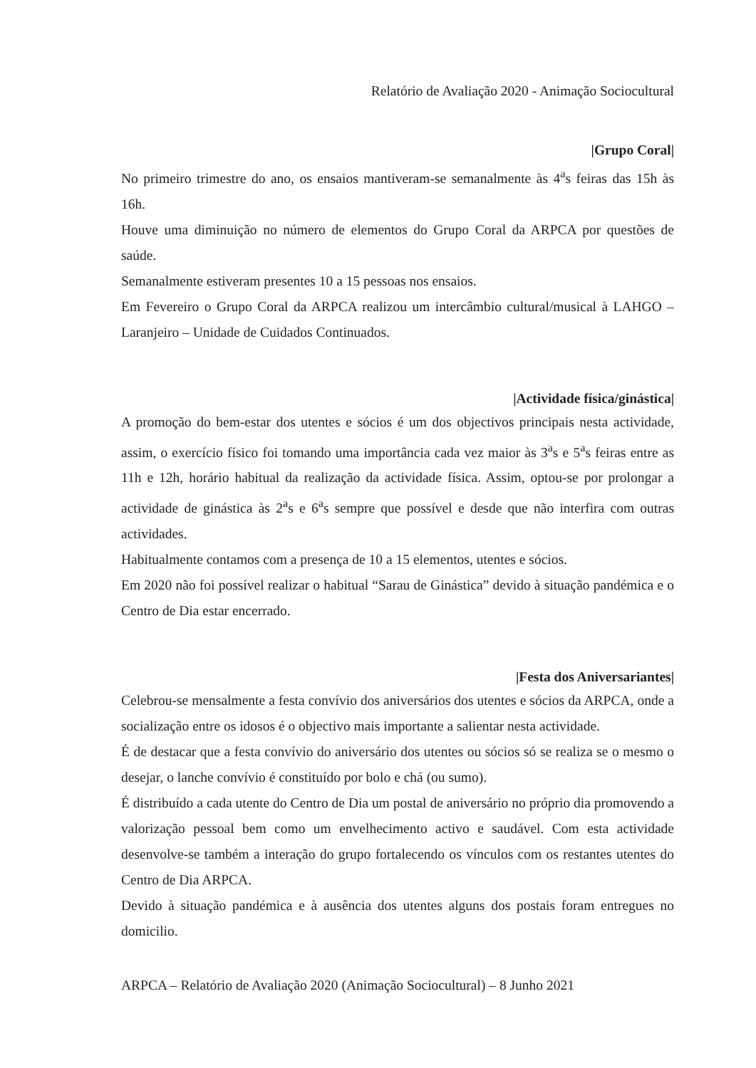Relatório de Avaliação 2020 - Animação Sociocultural
|Grupo Coral|
No primeiro trimestre do ano, os ensaios mantiveram-se semanalmente às 4<sup>a</sup>s feiras das 15h às 16h.
Houve uma diminuição no número de elementos do Grupo Coral da ARPCA por questões de saúde.
Semanalmente estiveram presentes 10 a 15 pessoas nos ensaios.
Em Fevereiro o Grupo Coral da ARPCA realizou um intercâmbio cultural/musical à LAHGO – Laranjeiro – Unidade de Cuidados Continuados.
|Actividade física/ginástica|
A promoção do bem-estar dos utentes e sócios é um dos objectivos principais nesta actividade, assim, o exercício físico foi tomando uma importância cada vez maior às 3<sup>a</sup>s e 5<sup>a</sup>s feiras entre as 11h e 12h, horário habitual da realização da actividade física. Assim, optou-se por prolongar a actividade de ginástica às 2<sup>a</sup>s e 6<sup>a</sup>s sempre que possível e desde que não interfira com outras actividades.
Habitualmente contamos com a presença de 10 a 15 elementos, utentes e sócios.
Em 2020 não foi possível realizar o habitual “Sarau de Ginástica” devido à situação pandémica e o Centro de Dia estar encerrado.
|Festa dos Aniversariantes|
Celebrou-se mensalmente a festa convívio dos aniversários dos utentes e sócios da ARPCA, onde a socialização entre os idosos é o objectivo mais importante a salientar nesta actividade.
É de destacar que a festa convívio do aniversário dos utentes ou sócios só se realiza se o mesmo o desejar, o lanche convívio é constituído por bolo e chá (ou sumo).
É distribuído a cada utente do Centro de Dia um postal de aniversário no próprio dia promovendo a valorização pessoal bem como um envelhecimento activo e saudável. Com esta actividade desenvolve-se também a interação do grupo fortalecendo os vínculos com os restantes utentes do Centro de Dia ARPCA.
Devido à situação pandémica e à ausência dos utentes alguns dos postais foram entregues no domicilio.
ARPCA – Relatório de Avaliação 2020 (Animação Sociocultural) – 8 Junho 2021